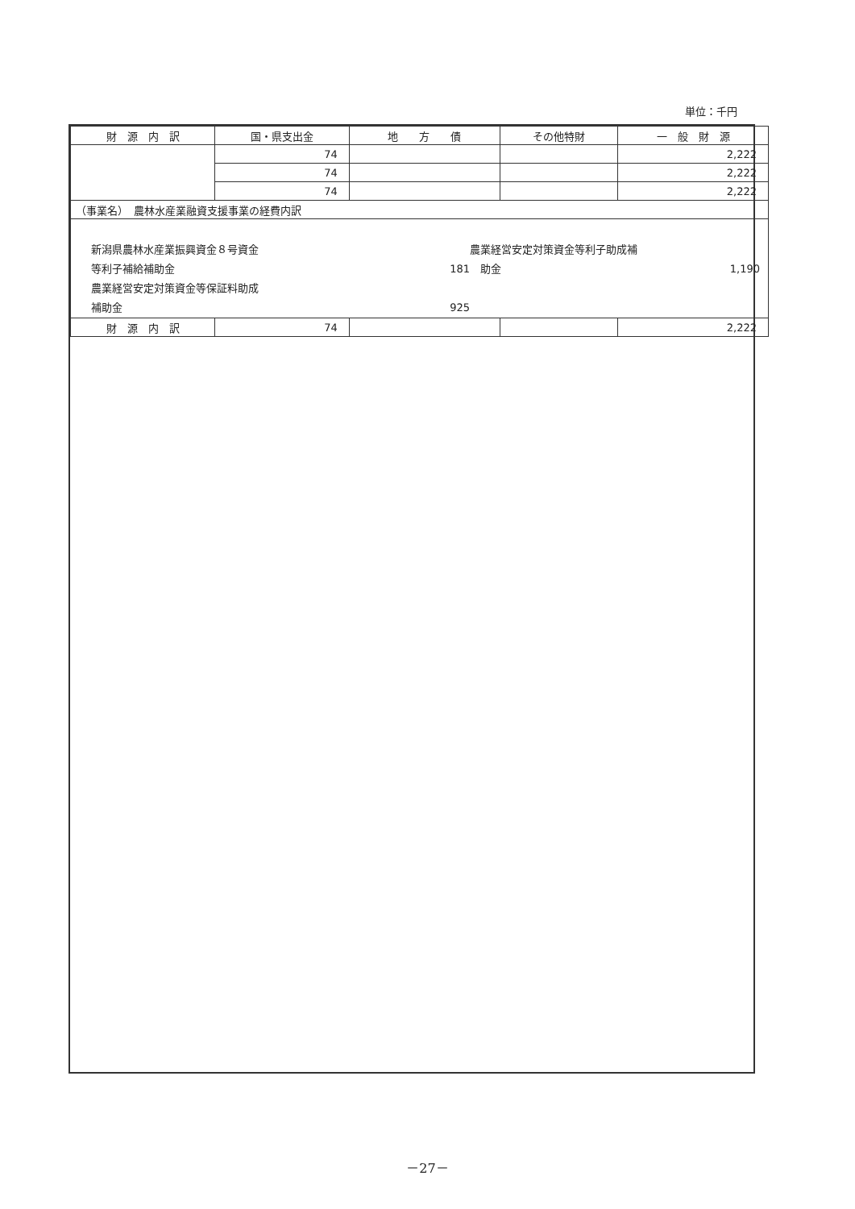単位：千円
| 財 源 内 訳 | 国・県支出金 | 地 方 債 | その他特財 | 一 般 財 源 |
| --- | --- | --- | --- | --- |
| | 74 | | | 2,222 |
| | 74 | | | 2,222 |
| | 74 | | | 2,222 |
| （事業名） 農林水産業融資支援事業の経費内訳 | | | | |
| 新潟県農林水産業振興資金８号資金 農業経営安定対策資金等利子助成補 等利子補給補助金 181 助金 1,190 農業経営安定対策資金等保証料助成 補助金 925 | | | | |
| 財 源 内 訳 | 74 | | | 2,222 |
－27－